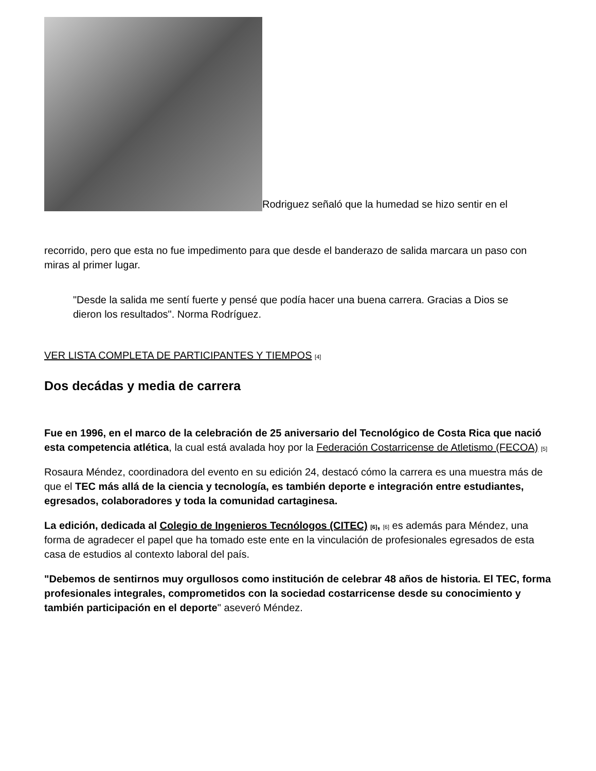Rodriguez señaló que la humedad se hizo sentir en el
recorrido, pero que esta no fue impedimento para que desde el banderazo de salida marcara un paso con miras al primer lugar.
"Desde la salida me sentí fuerte y pensé que podía hacer una buena carrera. Gracias a Dios se dieron los resultados". Norma Rodríguez.
VER LISTA COMPLETA DE PARTICIPANTES Y TIEMPOS [4]
Dos decádas y media de carrera
Fue en 1996, en el marco de la celebración de 25 aniversario del Tecnológico de Costa Rica que nació esta competencia atlética, la cual está avalada hoy por la Federación Costarricense de Atletismo (FECOA) [5]
Rosaura Méndez, coordinadora del evento en su edición 24, destacó cómo la carrera es una muestra más de que el TEC más allá de la ciencia y tecnología, es también deporte e integración entre estudiantes, egresados, colaboradores y toda la comunidad cartaginesa.
La edición, dedicada al Colegio de Ingenieros Tecnólogos (CITEC) [6], [6] es además para Méndez, una forma de agradecer el papel que ha tomado este ente en la vinculación de profesionales egresados de esta casa de estudios al contexto laboral del país.
"Debemos de sentirnos muy orgullosos como institución de celebrar 48 años de historia. El TEC, forma profesionales integrales, comprometidos con la sociedad costarricense desde su conocimiento y también participación en el deporte" aseveró Méndez.